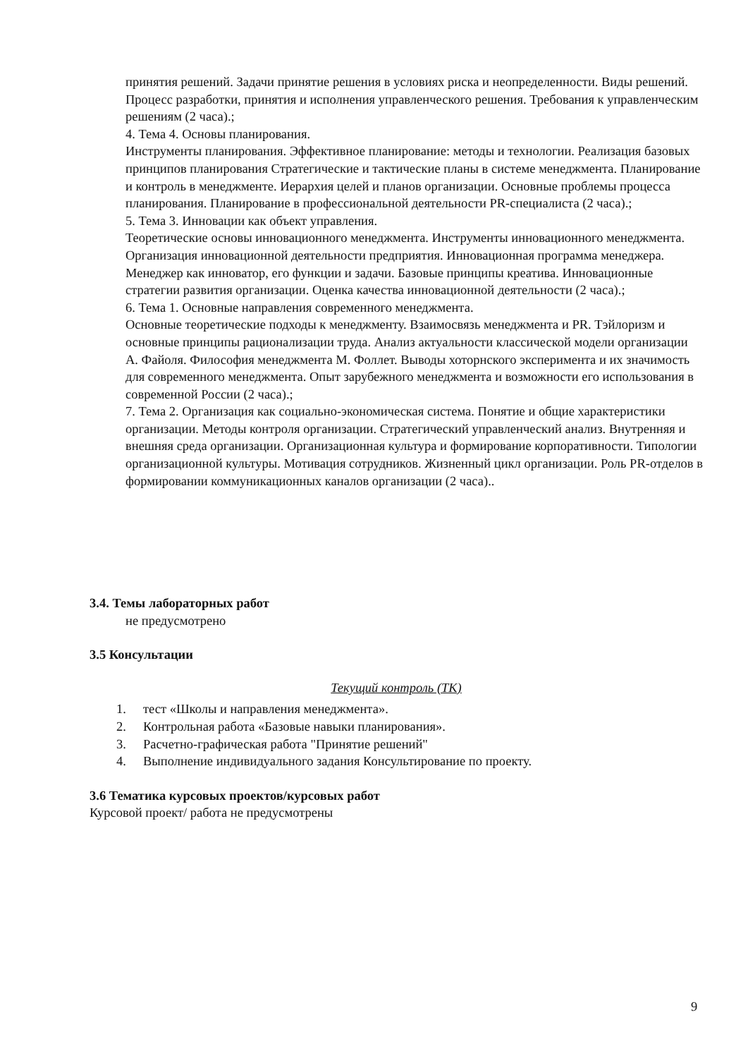принятия решений. Задачи принятие решения в условиях риска и неопределенности. Виды решений. Процесс разработки, принятия и исполнения управленческого решения. Требования к управленческим решениям (2 часа).;
4. Тема 4. Основы планирования.
Инструменты планирования. Эффективное планирование: методы и технологии. Реализация базовых принципов планирования Стратегические и тактические планы в системе менеджмента. Планирование и контроль в менеджменте. Иерархия целей и планов организации. Основные проблемы процесса планирования. Планирование в профессиональной деятельности PR-специалиста (2 часа).;
5. Тема 3. Инновации как объект управления.
Теоретические основы инновационного менеджмента. Инструменты инновационного менеджмента. Организация инновационной деятельности предприятия. Инновационная программа менеджера. Менеджер как инноватор, его функции и задачи. Базовые принципы креатива. Инновационные стратегии развития организации. Оценка качества инновационной деятельности (2 часа).;
6. Тема 1. Основные направления современного менеджмента.
Основные теоретические подходы к менеджменту. Взаимосвязь менеджмента и PR. Тэйлоризм и основные принципы рационализации труда. Анализ актуальности классической модели организации А. Файоля. Философия менеджмента М. Фоллет. Выводы хоторнского эксперимента и их значимость для современного менеджмента. Опыт зарубежного менеджмента и возможности его использования в современной России (2 часа).;
7. Тема 2. Организация как социально-экономическая система. Понятие и общие характеристики организации. Методы контроля организации. Стратегический управленческий анализ. Внутренняя и внешняя среда организации. Организационная культура и формирование корпоративности. Типологии организационной культуры. Мотивация сотрудников. Жизненный цикл организации. Роль PR-отделов в формировании коммуникационных каналов организации (2 часа)..
3.4. Темы лабораторных работ
не предусмотрено
3.5 Консультации
Текущий контроль (ТК)
1. тест «Школы и направления менеджмента».
2. Контрольная работа «Базовые навыки планирования».
3. Расчетно-графическая работа "Принятие решений"
4. Выполнение индивидуального задания Консультирование по проекту.
3.6 Тематика курсовых проектов/курсовых работ
Курсовой проект/ работа не предусмотрены
9